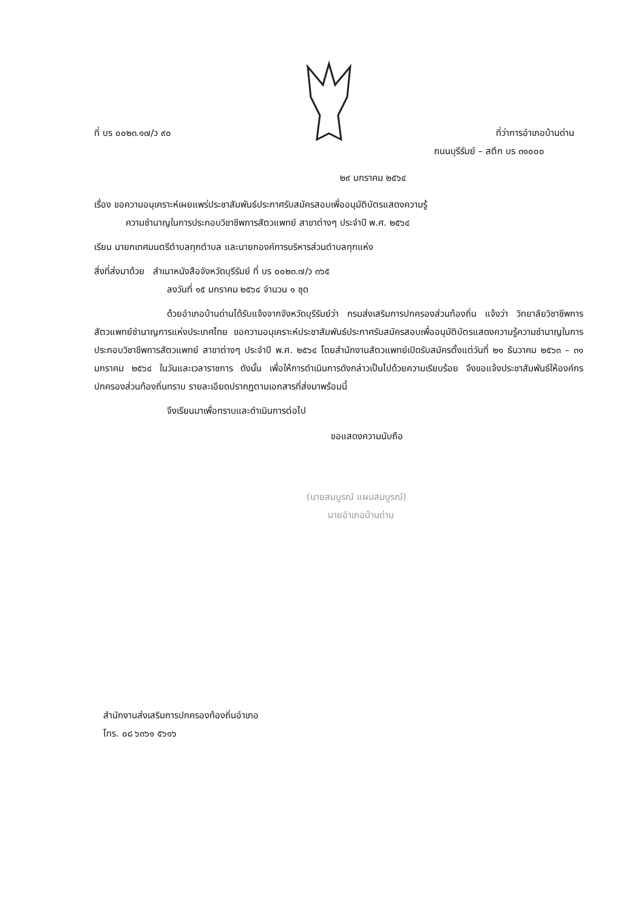ที่ บร ๐๐๒๓.๑๗/ว ๙๐ ที่ว่าการอำเภอบ้านด่าน
ถนนบุรีรัมย์ – สตึก บร ๓๑๐๐๐
๒๙ มกราคม ๒๕๖๔
เรื่อง ขอความอนุเคราะห์เผยแพร่ประชาสัมพันธ์ประกาศรับสมัครสอบเพื่ออนุมัติบัตรแสดงความรู้
ความชำนาญในการประกอบวิชาชีพการสัตวแพทย์ สาขาต่างๆ ประจำปี พ.ศ. ๒๕๖๔
เรียน นายกเทศมนตรีตำบลทุกตำบล และนายกองค์การบริหารส่วนตำบลทุกแห่ง
สิ่งที่ส่งมาด้วย สำเนาหนังสือจังหวัดบุรีรัมย์ ที่ บร ๐๐๒๓.๗/ว ๓๖๕
ลงวันที่ ๑๕ มกราคม ๒๕๖๔ จำนวน ๑ ชุด
ด้วยอำเภอบ้านด่านได้รับแจ้งจากจังหวัดบุรีรัมย์ว่า กรมส่งเสริมการปกครองส่วนท้องถิ่น แจ้งว่า วิทยาลัยวิชาชีพการสัตวแพทย์ชำนาญการแห่งประเทศไทย ขอความอนุเคราะห์ประชาสัมพันธ์ประกาศรับสมัครสอบเพื่ออนุมัติบัตรแสดงความรู้ความชำนาญในการประกอบวิชาชีพการสัตวแพทย์ สาขาต่างๆ ประจำปี พ.ศ. ๒๕๖๔ โดยสำนักงานสัตวแพทย์เปิดรับสมัครตั้งแต่วันที่ ๒๑ ธันวาคม ๒๕๖๓ – ๓๑ มกราคม ๒๕๖๔ ในวันและเวลาราชการ ดังนั้น เพื่อให้การดำเนินการดังกล่าวเป็นไปด้วยความเรียบร้อย จึงขอแจ้งประชาสัมพันธ์ให้องค์กรปกครองส่วนท้องถิ่นทราบ รายละเอียดปรากฏตามเอกสารที่ส่งมาพร้อมนี้
จึงเรียนมาเพื่อทราบและดำเนินการต่อไป
ขอแสดงความนับถือ
(นายสมบูรณ์ แผนสมบูรณ์)
นายอำเภอบ้านด่าน
สำนักงานส่งเสริมการปกครองท้องถิ่นอำเภอ
โทร. ๐๘ ๖๓๖๑ ๕๖๑๖